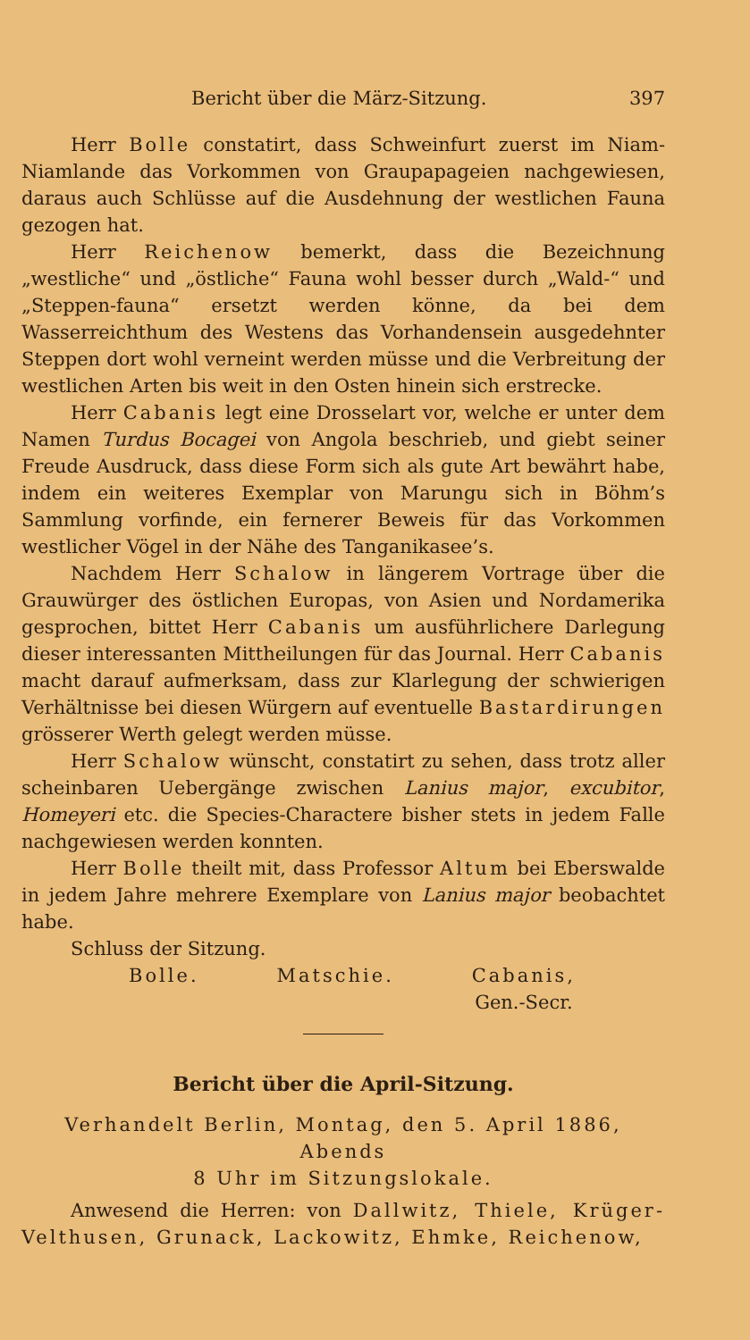Bericht über die März-Sitzung. 397
Herr Bolle constatirt, dass Schweinfurt zuerst im Niam-Niamlande das Vorkommen von Graupapageien nachgewiesen, daraus auch Schlüsse auf die Ausdehnung der westlichen Fauna gezogen hat.
Herr Reichenow bemerkt, dass die Bezeichnung „westliche“ und „östliche“ Fauna wohl besser durch „Wald-“ und „Steppen-fauna“ ersetzt werden könne, da bei dem Wasserreichthum des Westens das Vorhandensein ausgedehnter Steppen dort wohl verneint werden müsse und die Verbreitung der westlichen Arten bis weit in den Osten hinein sich erstrecke.
Herr Cabanis legt eine Drosselart vor, welche er unter dem Namen Turdus Bocagei von Angola beschrieb, und giebt seiner Freude Ausdruck, dass diese Form sich als gute Art bewährt habe, indem ein weiteres Exemplar von Marungu sich in Böhm’s Sammlung vorfinde, ein fernerer Beweis für das Vorkommen westlicher Vögel in der Nähe des Tanganikasee’s.
Nachdem Herr Schalow in längerem Vortrage über die Grauwürger des östlichen Europas, von Asien und Nordamerika gesprochen, bittet Herr Cabanis um ausführlichere Darlegung dieser interessanten Mittheilungen für das Journal. Herr Cabanis macht darauf aufmerksam, dass zur Klarlegung der schwierigen Verhältnisse bei diesen Würgern auf eventuelle Bastardirungen grösserer Werth gelegt werden müsse.
Herr Schalow wünscht, constatirt zu sehen, dass trotz aller scheinbaren Uebergänge zwischen Lanius major, excubitor, Homeyeri etc. die Species-Charactere bisher stets in jedem Falle nachgewiesen werden konnten.
Herr Bolle theilt mit, dass Professor Altum bei Eberswalde in jedem Jahre mehrere Exemplare von Lanius major beobachtet habe.
Schluss der Sitzung.
Bolle. Matschie. Cabanis,
Gen.-Secr.
Bericht über die April-Sitzung.
Verhandelt Berlin, Montag, den 5. April 1886, Abends
8 Uhr im Sitzungslokale.
Anwesend die Herren: von Dallwitz, Thiele, Krüger-Velthusen, Grunack, Lackowitz, Ehmke, Reichenow,